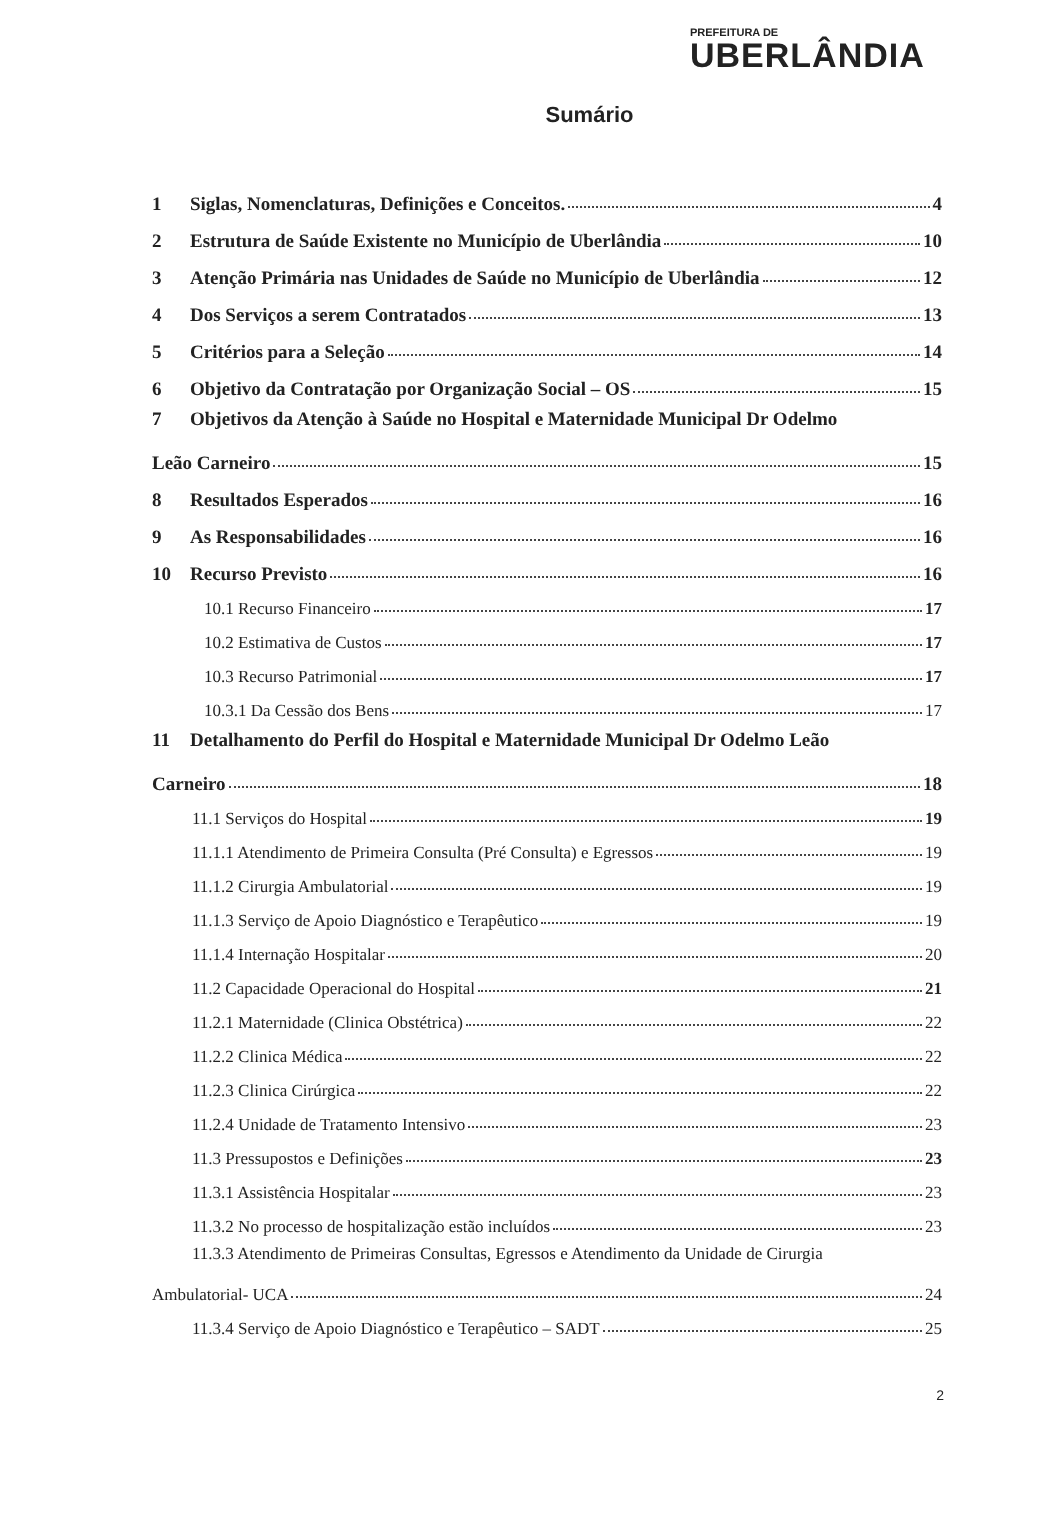PREFEITURA DE
UBERLÂNDIA
Sumário
1 Siglas, Nomenclaturas, Definições e Conceitos. 4
2 Estrutura de Saúde Existente no Município de Uberlândia 10
3 Atenção Primária nas Unidades de Saúde no Município de Uberlândia 12
4 Dos Serviços a serem Contratados 13
5 Critérios para a Seleção 14
6 Objetivo da Contratação por Organização Social – OS 15
7 Objetivos da Atenção à Saúde no Hospital e Maternidade Municipal Dr Odelmo
Leão Carneiro 15
8 Resultados Esperados 16
9 As Responsabilidades 16
10 Recurso Previsto 16
10.1 Recurso Financeiro 17
10.2 Estimativa de Custos 17
10.3 Recurso Patrimonial 17
10.3.1 Da Cessão dos Bens 17
11 Detalhamento do Perfil do Hospital e Maternidade Municipal Dr Odelmo Leão
Carneiro 18
11.1 Serviços do Hospital 19
11.1.1 Atendimento de Primeira Consulta (Pré Consulta) e Egressos 19
11.1.2 Cirurgia Ambulatorial 19
11.1.3 Serviço de Apoio Diagnóstico e Terapêutico 19
11.1.4 Internação Hospitalar 20
11.2 Capacidade Operacional do Hospital 21
11.2.1 Maternidade (Clinica Obstétrica) 22
11.2.2 Clinica Médica 22
11.2.3 Clinica Cirúrgica 22
11.2.4 Unidade de Tratamento Intensivo 23
11.3 Pressupostos e Definições 23
11.3.1 Assistência Hospitalar 23
11.3.2 No processo de hospitalização estão incluídos 23
11.3.3 Atendimento de Primeiras Consultas, Egressos e Atendimento da Unidade de Cirurgia
Ambulatorial- UCA 24
11.3.4 Serviço de Apoio Diagnóstico e Terapêutico – SADT 25
2